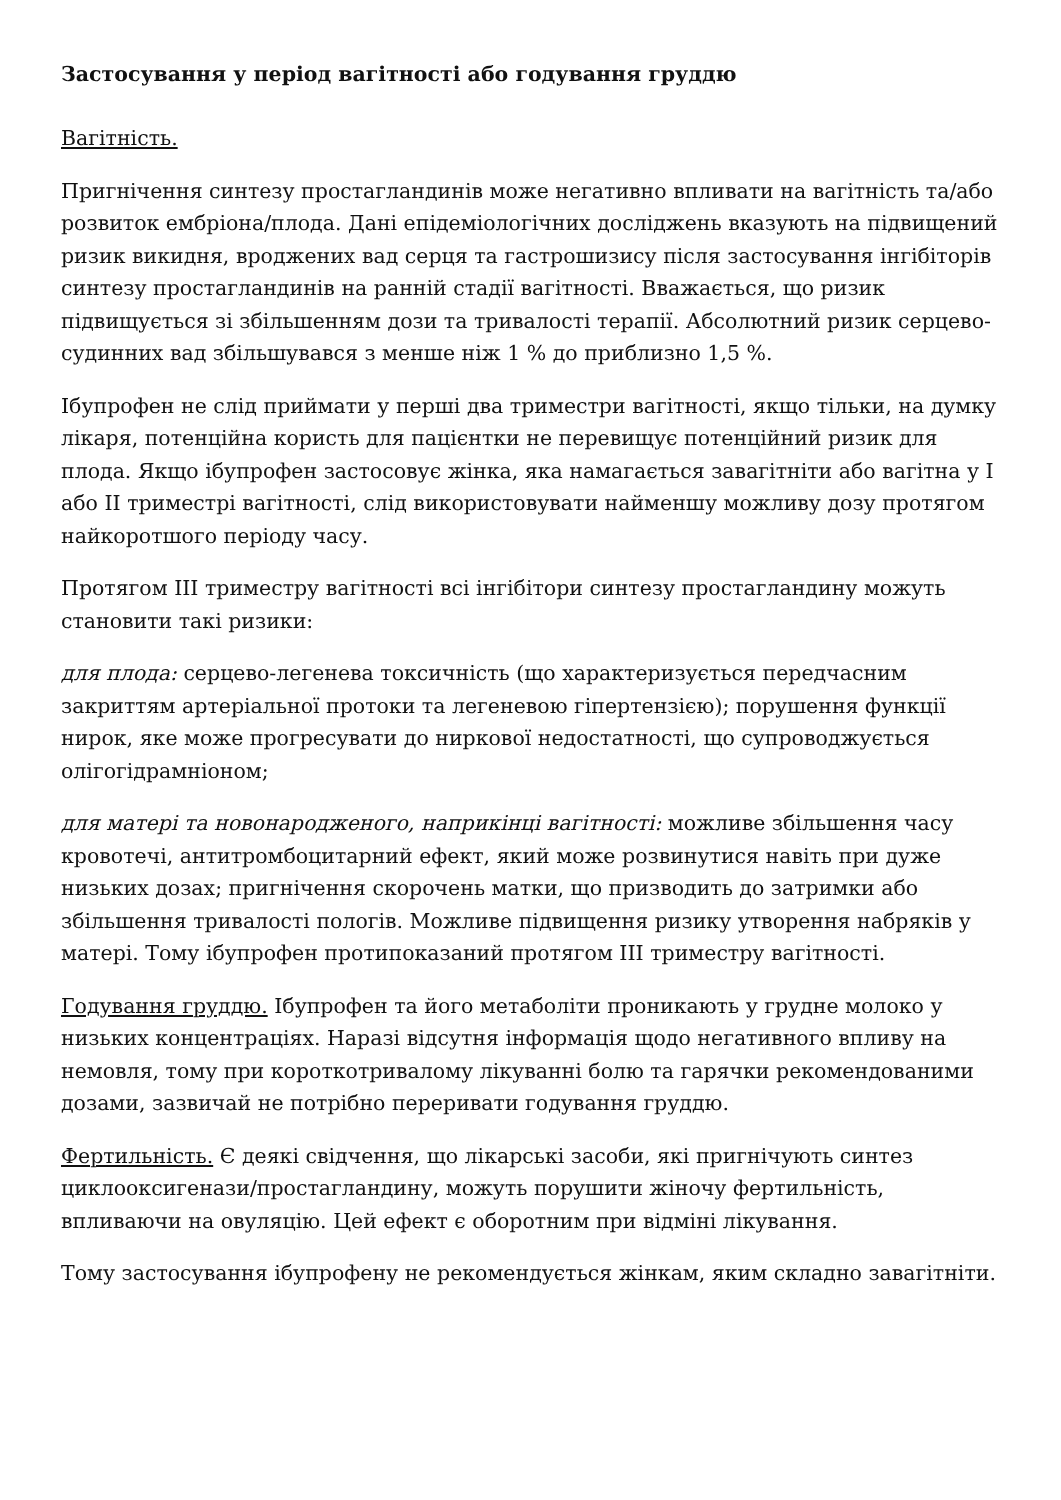Застосування у період вагітності або годування груддю
Вагітність.
Пригнічення синтезу простагландинів може негативно впливати на вагітність та/або розвиток ембріона/плода. Дані епідеміологічних досліджень вказують на підвищений ризик викидня, вроджених вад серця та гастрошизису після застосування інгібіторів синтезу простагландинів на ранній стадії вагітності. Вважається, що ризик підвищується зі збільшенням дози та тривалості терапії. Абсолютний ризик серцево-судинних вад збільшувався з менше ніж 1 % до приблизно 1,5 %.
Ібупрофен не слід приймати у перші два триместри вагітності, якщо тільки, на думку лікаря, потенційна користь для пацієнтки не перевищує потенційний ризик для плода. Якщо ібупрофен застосовує жінка, яка намагається завагітніти або вагітна у I або II триместрі вагітності, слід використовувати найменшу можливу дозу протягом найкоротшого періоду часу.
Протягом III триместру вагітності всі інгібітори синтезу простагландину можуть становити такі ризики:
для плода: серцево-легенева токсичність (що характеризується передчасним закриттям артеріальної протоки та легеневою гіпертензією); порушення функції нирок, яке може прогресувати до ниркової недостатності, що супроводжується олігогідрамніоном;
для матері та новонародженого, наприкінці вагітності: можливе збільшення часу кровотечі, антитромбоцитарний ефект, який може розвинутися навіть при дуже низьких дозах; пригнічення скорочень матки, що призводить до затримки або збільшення тривалості пологів. Можливе підвищення ризику утворення набряків у матері. Тому ібупрофен протипоказаний протягом III триместру вагітності.
Годування груддю. Ібупрофен та його метаболіти проникають у грудне молоко у низьких концентраціях. Наразі відсутня інформація щодо негативного впливу на немовля, тому при короткотривалому лікуванні болю та гарячки рекомендованими дозами, зазвичай не потрібно переривати годування груддю.
Фертильність. Є деякі свідчення, що лікарські засоби, які пригнічують синтез циклооксигенази/простагландину, можуть порушити жіночу фертильність, впливаючи на овуляцію. Цей ефект є оборотним при відміні лікування.
Тому застосування ібупрофену не рекомендується жінкам, яким складно завагітніти.